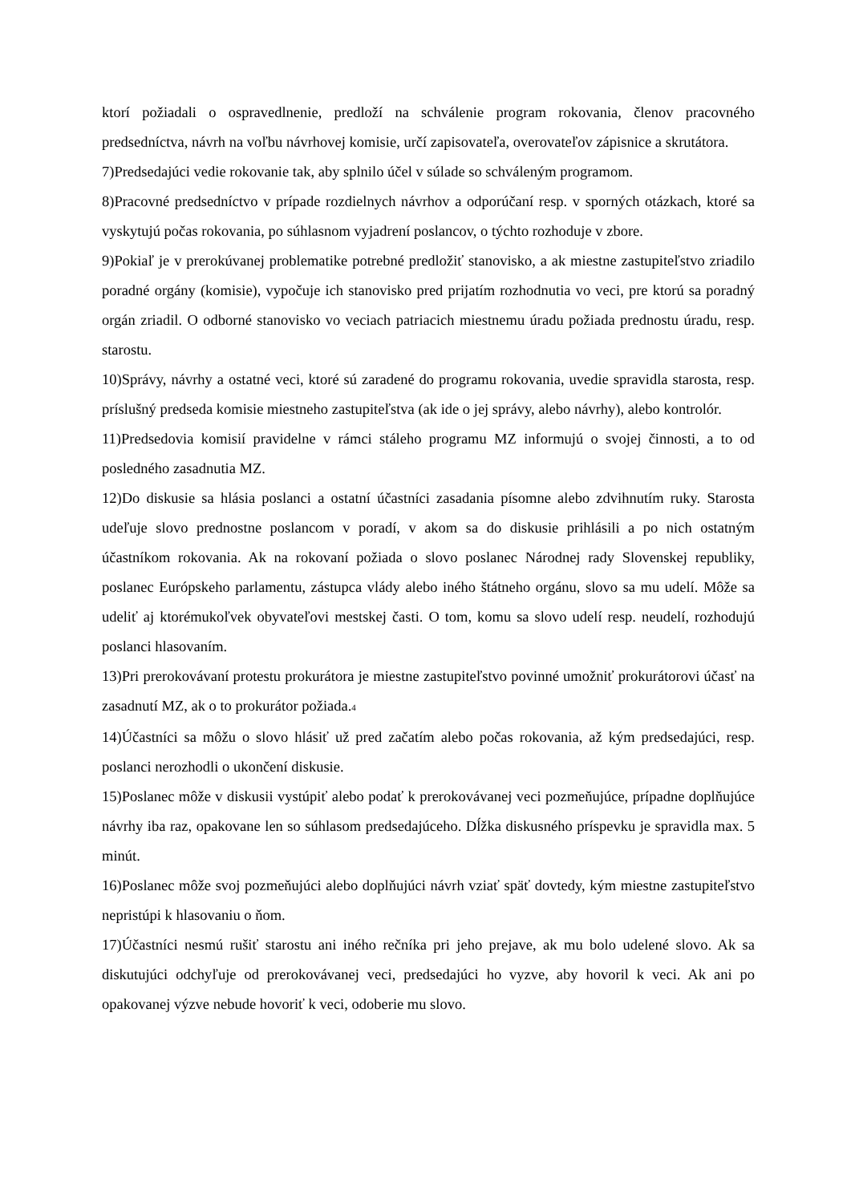ktorí požiadali o ospravedlnenie, predloží na schválenie program rokovania, členov pracovného predsedníctva, návrh na voľbu návrhovej komisie, určí zapisovateľa, overovateľov zápisnice a skrutátora.
7)Predsedajúci vedie rokovanie tak, aby splnilo účel v súlade so schváleným programom.
8)Pracovné predsedníctvo v prípade rozdielnych návrhov a odporúčaní resp. v sporných otázkach, ktoré sa vyskytujú počas rokovania, po súhlasnom vyjadrení poslancov, o týchto rozhoduje v zbore.
9)Pokiaľ je v prerokúvanej problematike potrebné predložiť stanovisko, a ak miestne zastupiteľstvo zriadilo poradné orgány (komisie), vypočuje ich stanovisko pred prijatím rozhodnutia vo veci, pre ktorú sa poradný orgán zriadil. O odborné stanovisko vo veciach patriacich miestnemu úradu požiada prednostu úradu, resp. starostu.
10)Správy, návrhy a ostatné veci, ktoré sú zaradené do programu rokovania, uvedie spravidla starosta, resp. príslušný predseda komisie miestneho zastupiteľstva (ak ide o jej správy, alebo návrhy), alebo kontrolór.
11)Predsedovia komisií pravidelne v rámci stáleho programu MZ informujú o svojej činnosti, a to od posledného zasadnutia MZ.
12)Do diskusie sa hlásia poslanci a ostatní účastníci zasadania písomne alebo zdvihnutím ruky. Starosta udeľuje slovo prednostne poslancom v poradí, v akom sa do diskusie prihlásili a po nich ostatným účastníkom rokovania. Ak na rokovaní požiada o slovo poslanec Národnej rady Slovenskej republiky, poslanec Európskeho parlamentu, zástupca vlády alebo iného štátneho orgánu, slovo sa mu udelí. Môže sa udeliť aj ktorémukoľvek obyvateľovi mestskej časti. O tom, komu sa slovo udelí resp. neudelí, rozhodujú poslanci hlasovaním.
13)Pri prerokovávaní protestu prokurátora je miestne zastupiteľstvo povinné umožniť prokurátorovi účasť na zasadnutí MZ, ak o to prokurátor požiada.<sup>4</sup>
14)Účastníci sa môžu o slovo hlásiť už pred začatím alebo počas rokovania, až kým predsedajúci, resp. poslanci nerozhodli o ukončení diskusie.
15)Poslanec môže v diskusii vystúpiť alebo podať k prerokovávanej veci pozmeňujúce, prípadne doplňujúce návrhy iba raz, opakovane len so súhlasom predsedajúceho. Dĺžka diskusného príspevku je spravidla max. 5 minút.
16)Poslanec môže svoj pozmeňujúci alebo doplňujúci návrh vziať späť dovtedy, kým miestne zastupiteľstvo nepristúpi k hlasovaniu o ňom.
17)Účastníci nesmú rušiť starostu ani iného rečníka pri jeho prejave, ak mu bolo udelené slovo. Ak sa diskutujúci odchyľuje od prerokovávanej veci, predsedajúci ho vyzve, aby hovoril k veci. Ak ani po opakovanej výzve nebude hovoriť k veci, odoberie mu slovo.